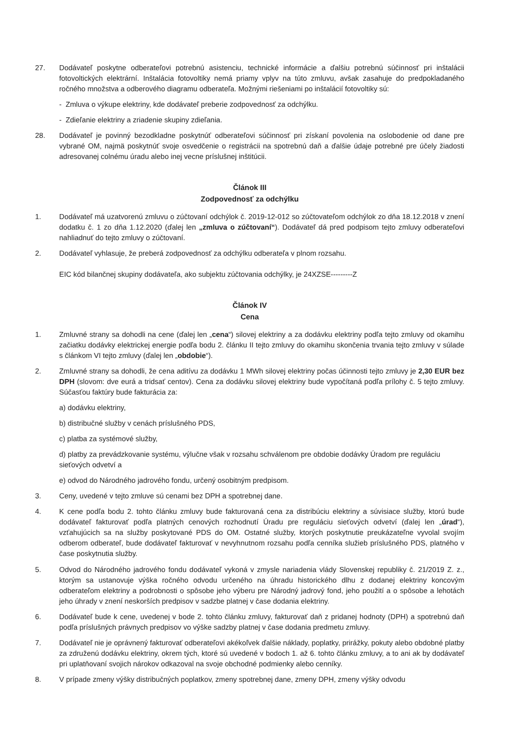27. Dodávateľ poskytne odberateľovi potrebnú asistenciu, technické informácie a ďalšiu potrebnú súčinnosť pri inštalácii fotovoltických elektrární. Inštalácia fotovoltiky nemá priamy vplyv na túto zmluvu, avšak zasahuje do predpokladaného ročného množstva a odberového diagramu odberateľa. Možnými riešeniami po inštalácií fotovoltiky sú:
- Zmluva o výkupe elektriny, kde dodávateľ preberie zodpovednosť za odchýlku.
- Zdieľanie elektriny a zriadenie skupiny zdieľania.
28. Dodávateľ je povinný bezodkladne poskytnúť odberateľovi súčinnosť pri získaní povolenia na oslobodenie od dane pre vybrané OM, najmä poskytnúť svoje osvedčenie o registrácii na spotrebnú daň a ďalšie údaje potrebné pre účely žiadosti adresovanej colnému úradu alebo inej vecne príslušnej inštitúcii.
Článok III
Zodpovednosť za odchýlku
1. Dodávateľ má uzatvorenú zmluvu o zúčtovaní odchýlok č. 2019-12-012 so zúčtovateľom odchýlok zo dňa 18.12.2018 v znení dodatku č. 1 zo dňa 1.12.2020 (ďalej len „zmluva o zúčtovaní“). Dodávateľ dá pred podpisom tejto zmluvy odberateľovi nahliadnuť do tejto zmluvy o zúčtovaní.
2. Dodávateľ vyhlasuje, že preberá zodpovednosť za odchýlku odberateľa v plnom rozsahu.
EIC kód bilančnej skupiny dodávateľa, ako subjektu zúčtovania odchýlky, je 24XZSE---------Z
Článok IV
Cena
1. Zmluvné strany sa dohodli na cene (ďalej len „cena“) silovej elektriny a za dodávku elektriny podľa tejto zmluvy od okamihu začiatku dodávky elektrickej energie podľa bodu 2. článku II tejto zmluvy do okamihu skončenia trvania tejto zmluvy v súlade s článkom VI tejto zmluvy (ďalej len „obdobie“).
2. Zmluvné strany sa dohodli, že cena aditívu za dodávku 1 MWh silovej elektriny počas účinnosti tejto zmluvy je 2,30 EUR bez DPH (slovom: dve eurá a tridsať centov). Cena za dodávku silovej elektriny bude vypočítaná podľa prílohy č. 5 tejto zmluvy. Súčasťou faktúry bude fakturácia za:
a) dodávku elektriny,
b) distribučné služby v cenách príslušného PDS,
c) platba za systémové služby,
d) platby za prevádzkovanie systému, výlučne však v rozsahu schválenom pre obdobie dodávky Úradom pre reguláciu sieťových odvetví a
e) odvod do Národného jadrového fondu, určený osobitným predpisom.
3. Ceny, uvedené v tejto zmluve sú cenami bez DPH a spotrebnej dane.
4. K cene podľa bodu 2. tohto článku zmluvy bude fakturovaná cena za distribúciu elektriny a súvisiace služby, ktorú bude dodávateľ fakturovať podľa platných cenových rozhodnutí Úradu pre reguláciu sieťových odvetví (ďalej len „úrad“), vzťahujúcich sa na služby poskytované PDS do OM. Ostatné služby, ktorých poskytnutie preukázateľne vyvolal svojím odberom odberateľ, bude dodávateľ fakturovať v nevyhnutnom rozsahu podľa cenníka služieb príslušného PDS, platného v čase poskytnutia služby.
5. Odvod do Národného jadrového fondu dodávateľ vykoná v zmysle nariadenia vlády Slovenskej republiky č. 21/2019 Z. z., ktorým sa ustanovuje výška ročného odvodu určeného na úhradu historického dlhu z dodanej elektriny koncovým odberateľom elektriny a podrobnosti o spôsobe jeho výberu pre Národný jadrový fond, jeho použití a o spôsobe a lehotách jeho úhrady v znení neskorších predpisov v sadzbe platnej v čase dodania elektriny.
6. Dodávateľ bude k cene, uvedenej v bode 2. tohto článku zmluvy, fakturovať daň z pridanej hodnoty (DPH) a spotrebnú daň podľa príslušných právnych predpisov vo výške sadzby platnej v čase dodania predmetu zmluvy.
7. Dodávateľ nie je oprávnený fakturovať odberateľovi akékoľvek ďalšie náklady, poplatky, prirážky, pokuty alebo obdobné platby za združenú dodávku elektriny, okrem tých, ktoré sú uvedené v bodoch 1. až 6. tohto článku zmluvy, a to ani ak by dodávateľ pri uplatňovaní svojich nárokov odkazoval na svoje obchodné podmienky alebo cenníky.
8. V prípade zmeny výšky distribučných poplatkov, zmeny spotrebnej dane, zmeny DPH, zmeny výšky odvodu